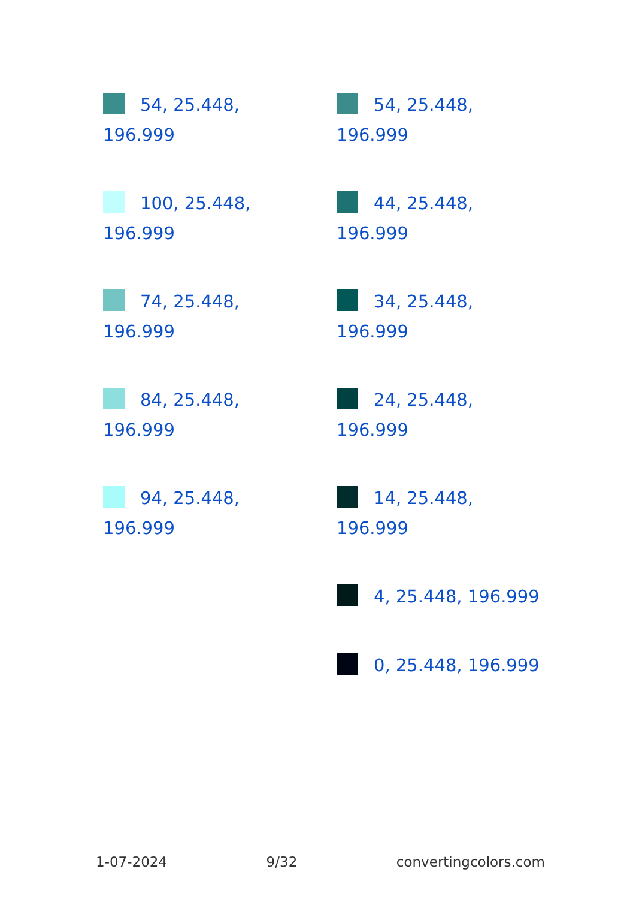54, 25.448, 196.999
100, 25.448, 196.999
74, 25.448, 196.999
84, 25.448, 196.999
94, 25.448, 196.999
54, 25.448, 196.999
44, 25.448, 196.999
34, 25.448, 196.999
24, 25.448, 196.999
14, 25.448, 196.999
4, 25.448, 196.999
0, 25.448, 196.999
1-07-2024 9/32 convertingcolors.com